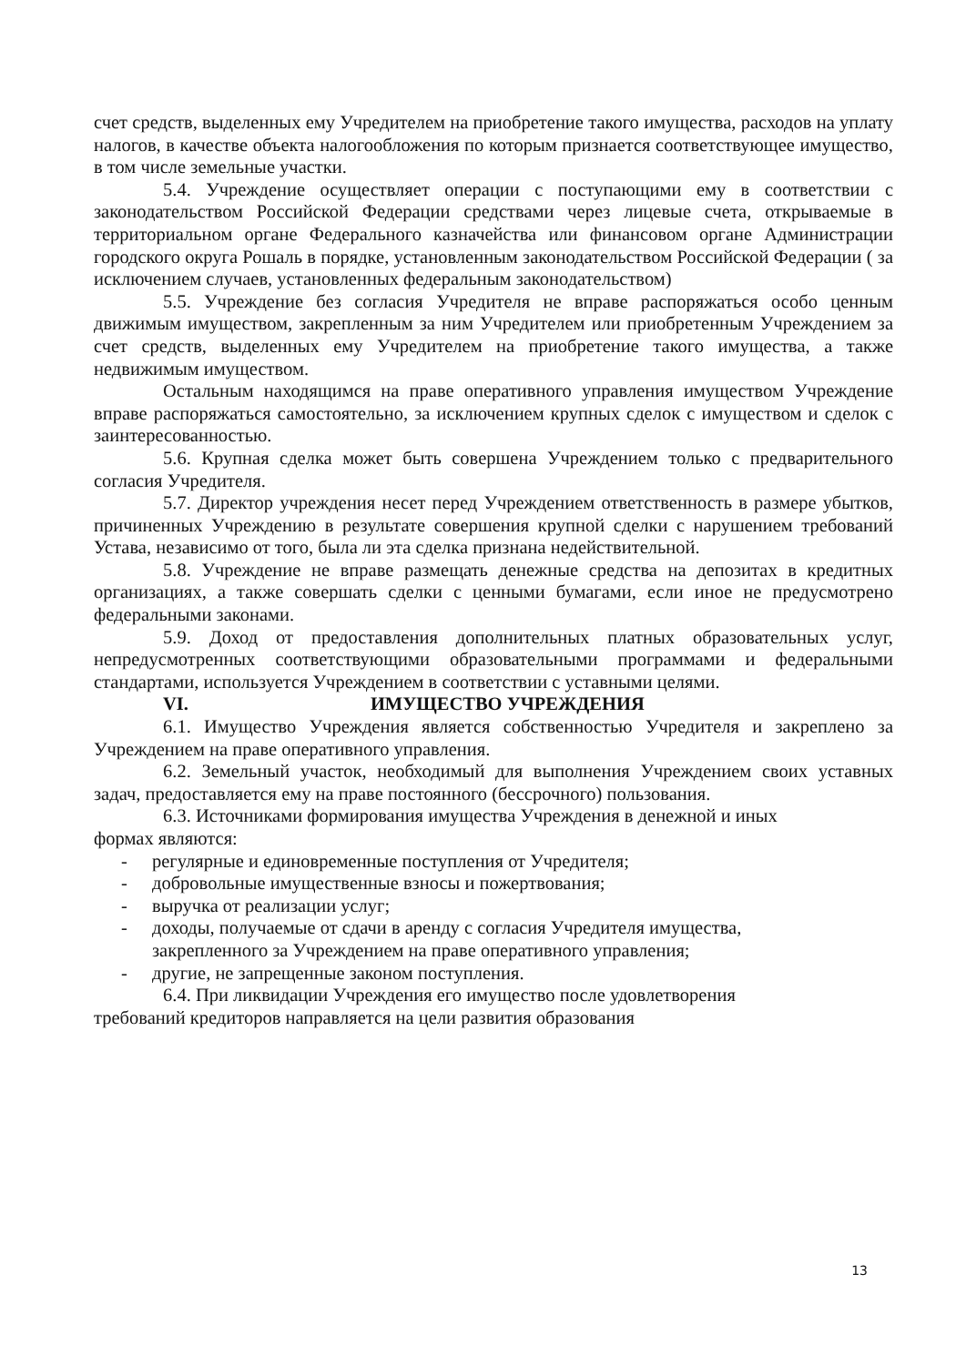счет средств, выделенных ему Учредителем на приобретение такого имущества, расходов на уплату налогов, в качестве объекта налогообложения по которым признается соответствующее имущество, в том числе земельные участки.
5.4. Учреждение осуществляет операции с поступающими ему в соответствии с законодательством Российской Федерации средствами через лицевые счета, открываемые в территориальном органе Федерального казначейства или финансовом органе Администрации городского округа Рошаль в порядке, установленным законодательством Российской Федерации ( за исключением случаев, установленных федеральным законодательством)
5.5. Учреждение без согласия Учредителя не вправе распоряжаться особо ценным движимым имуществом, закрепленным за ним Учредителем или приобретенным Учреждением за счет средств, выделенных ему Учредителем на приобретение такого имущества, а также недвижимым имуществом.
Остальным находящимся на праве оперативного управления имуществом Учреждение вправе распоряжаться самостоятельно, за исключением крупных сделок с имуществом и сделок с заинтересованностью.
5.6. Крупная сделка может быть совершена Учреждением только с предварительного согласия Учредителя.
5.7. Директор учреждения несет перед Учреждением ответственность в размере убытков, причиненных Учреждению в результате совершения крупной сделки с нарушением требований Устава, независимо от того, была ли эта сделка признана недействительной.
5.8. Учреждение не вправе размещать денежные средства на депозитах в кредитных организациях, а также совершать сделки с ценными бумагами, если иное не предусмотрено федеральными законами.
5.9. Доход от предоставления дополнительных платных образовательных услуг, непредусмотренных соответствующими образовательными программами и федеральными стандартами, используется Учреждением в соответствии с уставными целями.
VI. ИМУЩЕСТВО УЧРЕЖДЕНИЯ
6.1. Имущество Учреждения является собственностью Учредителя и закреплено за Учреждением на праве оперативного управления.
6.2. Земельный участок, необходимый для выполнения Учреждением своих уставных задач, предоставляется ему на праве постоянного (бессрочного) пользования.
6.3. Источниками формирования имущества Учреждения в денежной и иных
формах являются:
- регулярные и единовременные поступления от Учредителя;
- добровольные имущественные взносы и пожертвования;
- выручка от реализации услуг;
- доходы, получаемые от сдачи в аренду с согласия Учредителя имущества,
закрепленного за Учреждением на праве оперативного управления;
- другие, не запрещенные законом поступления.
6.4. При ликвидации Учреждения его имущество после удовлетворения
требований кредиторов направляется на цели развития образования
13